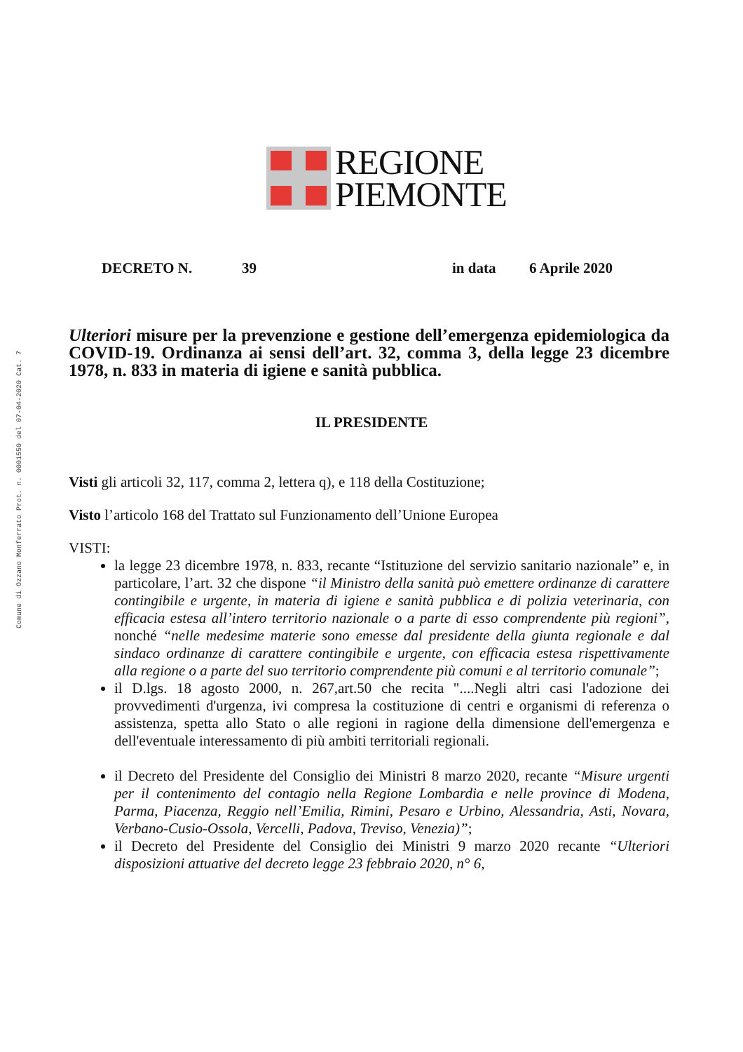Comune di Ozzano Monferrato Prot. n. 0001550 del 07-04-2020 Cat. 7
REGIONE
PIEMONTE
DECRETO N. 39 in data 6 Aprile 2020
Ulteriori misure per la prevenzione e gestione dell’emergenza epidemiologica da COVID-19. Ordinanza ai sensi dell’art. 32, comma 3, della legge 23 dicembre 1978, n. 833 in materia di igiene e sanità pubblica.
IL PRESIDENTE
Visti gli articoli 32, 117, comma 2, lettera q), e 118 della Costituzione;
Visto l’articolo 168 del Trattato sul Funzionamento dell’Unione Europea
VISTI:
la legge 23 dicembre 1978, n. 833, recante “Istituzione del servizio sanitario nazionale” e, in particolare, l’art. 32 che dispone “il Ministro della sanità può emettere ordinanze di carattere contingibile e urgente, in materia di igiene e sanità pubblica e di polizia veterinaria, con efficacia estesa all’intero territorio nazionale o a parte di esso comprendente più regioni”, nonché “nelle medesime materie sono emesse dal presidente della giunta regionale e dal sindaco ordinanze di carattere contingibile e urgente, con efficacia estesa rispettivamente alla regione o a parte del suo territorio comprendente più comuni e al territorio comunale”;
il D.lgs. 18 agosto 2000, n. 267,art.50 che recita "....Negli altri casi l'adozione dei provvedimenti d'urgenza, ivi compresa la costituzione di centri e organismi di referenza o assistenza, spetta allo Stato o alle regioni in ragione della dimensione dell'emergenza e dell'eventuale interessamento di più ambiti territoriali regionali.
il Decreto del Presidente del Consiglio dei Ministri 8 marzo 2020, recante “Misure urgenti per il contenimento del contagio nella Regione Lombardia e nelle province di Modena, Parma, Piacenza, Reggio nell’Emilia, Rimini, Pesaro e Urbino, Alessandria, Asti, Novara, Verbano-Cusio-Ossola, Vercelli, Padova, Treviso, Venezia)”;
il Decreto del Presidente del Consiglio dei Ministri 9 marzo 2020 recante “Ulteriori disposizioni attuative del decreto legge 23 febbraio 2020, n° 6,